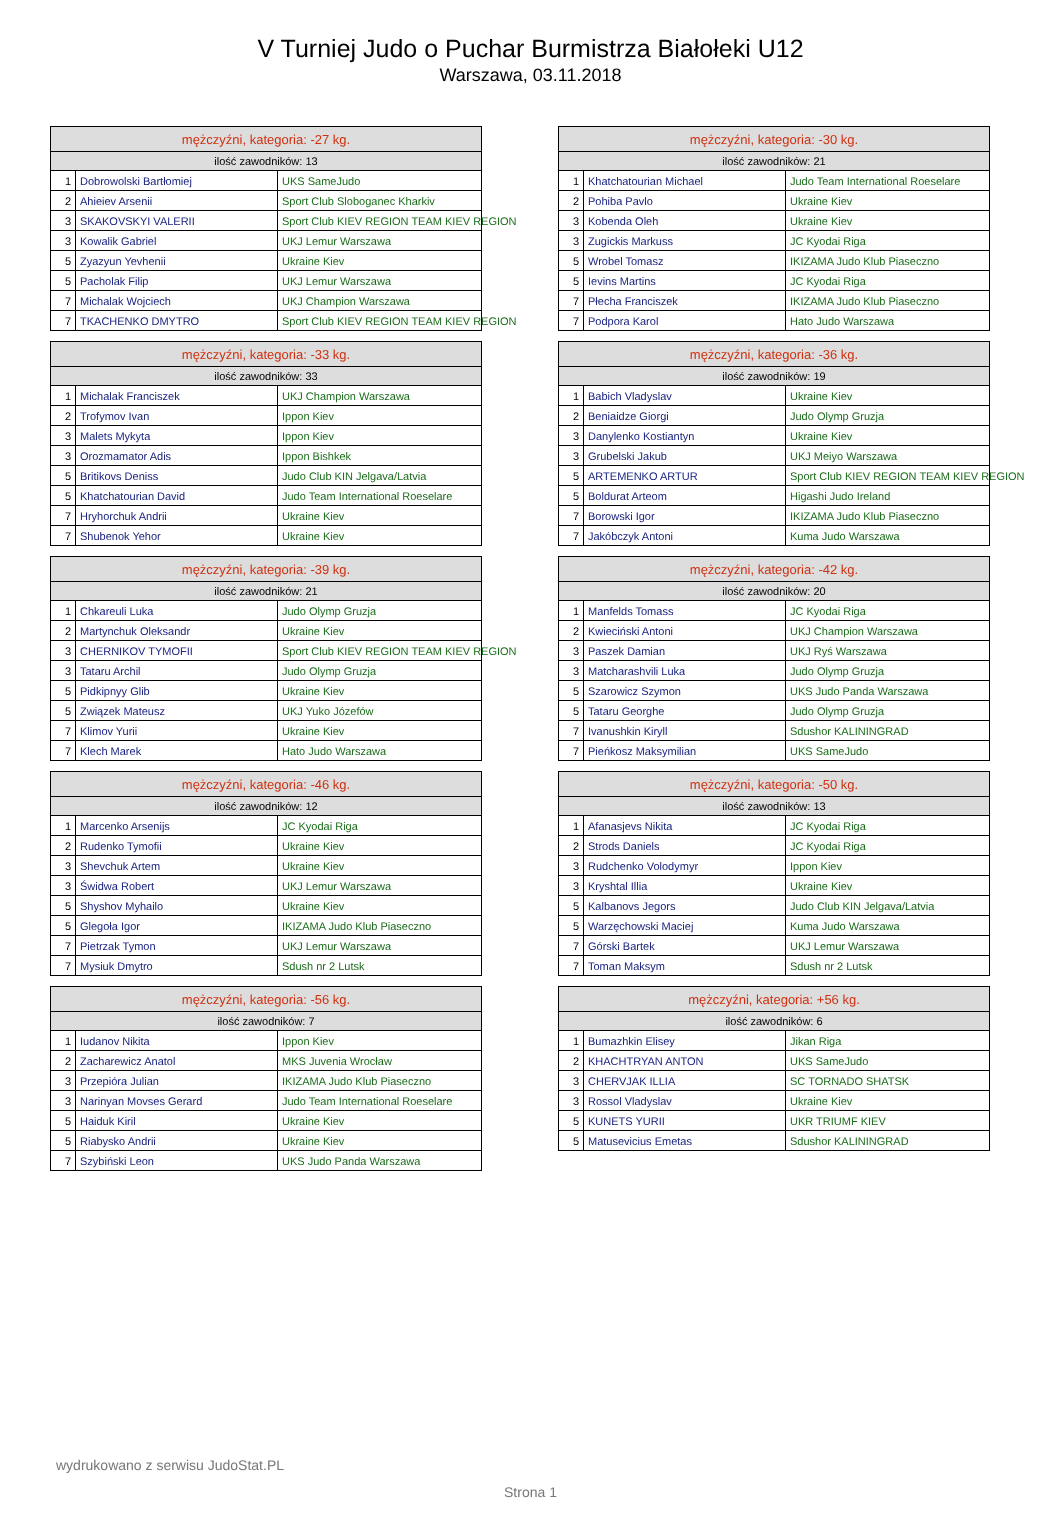V Turniej Judo o Puchar Burmistrza Białołeki U12
Warszawa, 03.11.2018
| mężczyźni, kategoria: -27 kg. | | |
| --- | --- | --- |
| ilość zawodników: 13 | | |
| 1 | Dobrowolski Bartłomiej | UKS SameJudo |
| 2 | Ahieiev Arsenii | Sport Club Sloboganec Kharkiv |
| 3 | SKAKOVSKYI VALERII | Sport Club KIEV REGION TEAM KIEV REGION |
| 3 | Kowalik Gabriel | UKJ Lemur Warszawa |
| 5 | Zyazyun Yevhenii | Ukraine Kiev |
| 5 | Pacholak Filip | UKJ Lemur Warszawa |
| 7 | Michalak Wojciech | UKJ Champion Warszawa |
| 7 | TKACHENKO DMYTRO | Sport Club KIEV REGION TEAM KIEV REGION |
| mężczyźni, kategoria: -30 kg. | | |
| --- | --- | --- |
| ilość zawodników: 21 | | |
| 1 | Khatchatourian Michael | Judo Team International Roeselare |
| 2 | Pohiba Pavlo | Ukraine Kiev |
| 3 | Kobenda Oleh | Ukraine Kiev |
| 3 | Zugickis Markuss | JC Kyodai Riga |
| 5 | Wrobel Tomasz | IKIZAMA Judo Klub Piaseczno |
| 5 | Ievins Martins | JC Kyodai Riga |
| 7 | Płecha Franciszek | IKIZAMA Judo Klub Piaseczno |
| 7 | Podpora Karol | Hato Judo Warszawa |
| mężczyźni, kategoria: -33 kg. | | |
| --- | --- | --- |
| ilość zawodników: 33 | | |
| 1 | Michalak Franciszek | UKJ Champion Warszawa |
| 2 | Trofymov Ivan | Ippon Kiev |
| 3 | Malets Mykyta | Ippon Kiev |
| 3 | Orozmamator Adis | Ippon Bishkek |
| 5 | Britikovs Deniss | Judo Club KIN Jelgava/Latvia |
| 5 | Khatchatourian David | Judo Team International Roeselare |
| 7 | Hryhorchuk Andrii | Ukraine Kiev |
| 7 | Shubenok Yehor | Ukraine Kiev |
| mężczyźni, kategoria: -36 kg. | | |
| --- | --- | --- |
| ilość zawodników: 19 | | |
| 1 | Babich Vladyslav | Ukraine Kiev |
| 2 | Beniaidze Giorgi | Judo Olymp Gruzja |
| 3 | Danylenko Kostiantyn | Ukraine Kiev |
| 3 | Grubelski Jakub | UKJ Meiyo Warszawa |
| 5 | ARTEMENKO ARTUR | Sport Club KIEV REGION TEAM KIEV REGION |
| 5 | Boldurat Arteom | Higashi Judo Ireland |
| 7 | Borowski Igor | IKIZAMA Judo Klub Piaseczno |
| 7 | Jakóbczyk Antoni | Kuma Judo Warszawa |
| mężczyźni, kategoria: -39 kg. | | |
| --- | --- | --- |
| ilość zawodników: 21 | | |
| 1 | Chkareuli Luka | Judo Olymp Gruzja |
| 2 | Martynchuk Oleksandr | Ukraine Kiev |
| 3 | CHERNIKOV TYMOFII | Sport Club KIEV REGION TEAM KIEV REGION |
| 3 | Tataru Archil | Judo Olymp Gruzja |
| 5 | Pidkipnyy Glib | Ukraine Kiev |
| 5 | Związek Mateusz | UKJ Yuko Józefów |
| 7 | Klimov Yurii | Ukraine Kiev |
| 7 | Klech Marek | Hato Judo Warszawa |
| mężczyźni, kategoria: -42 kg. | | |
| --- | --- | --- |
| ilość zawodników: 20 | | |
| 1 | Manfelds Tomass | JC Kyodai Riga |
| 2 | Kwieciński Antoni | UKJ Champion Warszawa |
| 3 | Paszek Damian | UKJ Ryś Warszawa |
| 3 | Matcharashvili Luka | Judo Olymp Gruzja |
| 5 | Szarowicz Szymon | UKS Judo Panda Warszawa |
| 5 | Tataru Georghe | Judo Olymp Gruzja |
| 7 | Ivanushkin Kiryll | Sdushor KALININGRAD |
| 7 | Pieńkosz Maksymilian | UKS SameJudo |
| mężczyźni, kategoria: -46 kg. | | |
| --- | --- | --- |
| ilość zawodników: 12 | | |
| 1 | Marcenko Arsenijs | JC Kyodai Riga |
| 2 | Rudenko Tymofii | Ukraine Kiev |
| 3 | Shevchuk Artem | Ukraine Kiev |
| 3 | Świdwa Robert | UKJ Lemur Warszawa |
| 5 | Shyshov Myhailo | Ukraine Kiev |
| 5 | Glegoła Igor | IKIZAMA Judo Klub Piaseczno |
| 7 | Pietrzak Tymon | UKJ Lemur Warszawa |
| 7 | Mysiuk Dmytro | Sdush nr 2 Lutsk |
| mężczyźni, kategoria: -50 kg. | | |
| --- | --- | --- |
| ilość zawodników: 13 | | |
| 1 | Afanasjevs Nikita | JC Kyodai Riga |
| 2 | Strods Daniels | JC Kyodai Riga |
| 3 | Rudchenko Volodymyr | Ippon Kiev |
| 3 | Kryshtal Illia | Ukraine Kiev |
| 5 | Kalbanovs Jegors | Judo Club KIN Jelgava/Latvia |
| 5 | Warzęchowski Maciej | Kuma Judo Warszawa |
| 7 | Górski Bartek | UKJ Lemur Warszawa |
| 7 | Toman Maksym | Sdush nr 2 Lutsk |
| mężczyźni, kategoria: -56 kg. | | |
| --- | --- | --- |
| ilość zawodników: 7 | | |
| 1 | Iudanov Nikita | Ippon Kiev |
| 2 | Zacharewicz Anatol | MKS Juvenia Wrocław |
| 3 | Przepióra Julian | IKIZAMA Judo Klub Piaseczno |
| 3 | Narinyan Movses Gerard | Judo Team International Roeselare |
| 5 | Haiduk Kiril | Ukraine Kiev |
| 5 | Riabysko Andrii | Ukraine Kiev |
| 7 | Szybiński Leon | UKS Judo Panda Warszawa |
| mężczyźni, kategoria: +56 kg. | | |
| --- | --- | --- |
| ilość zawodników: 6 | | |
| 1 | Bumazhkin Elisey | Jikan Riga |
| 2 | KHACHTRYAN ANTON | UKS SameJudo |
| 3 | CHERVJAK ILLIA | SC TORNADO SHATSK |
| 3 | Rossol Vladyslav | Ukraine Kiev |
| 5 | KUNETS YURII | UKR TRIUMF KIEV |
| 5 | Matusevicius Emetas | Sdushor KALININGRAD |
wydrukowano z serwisu JudoStat.PL
Strona 1